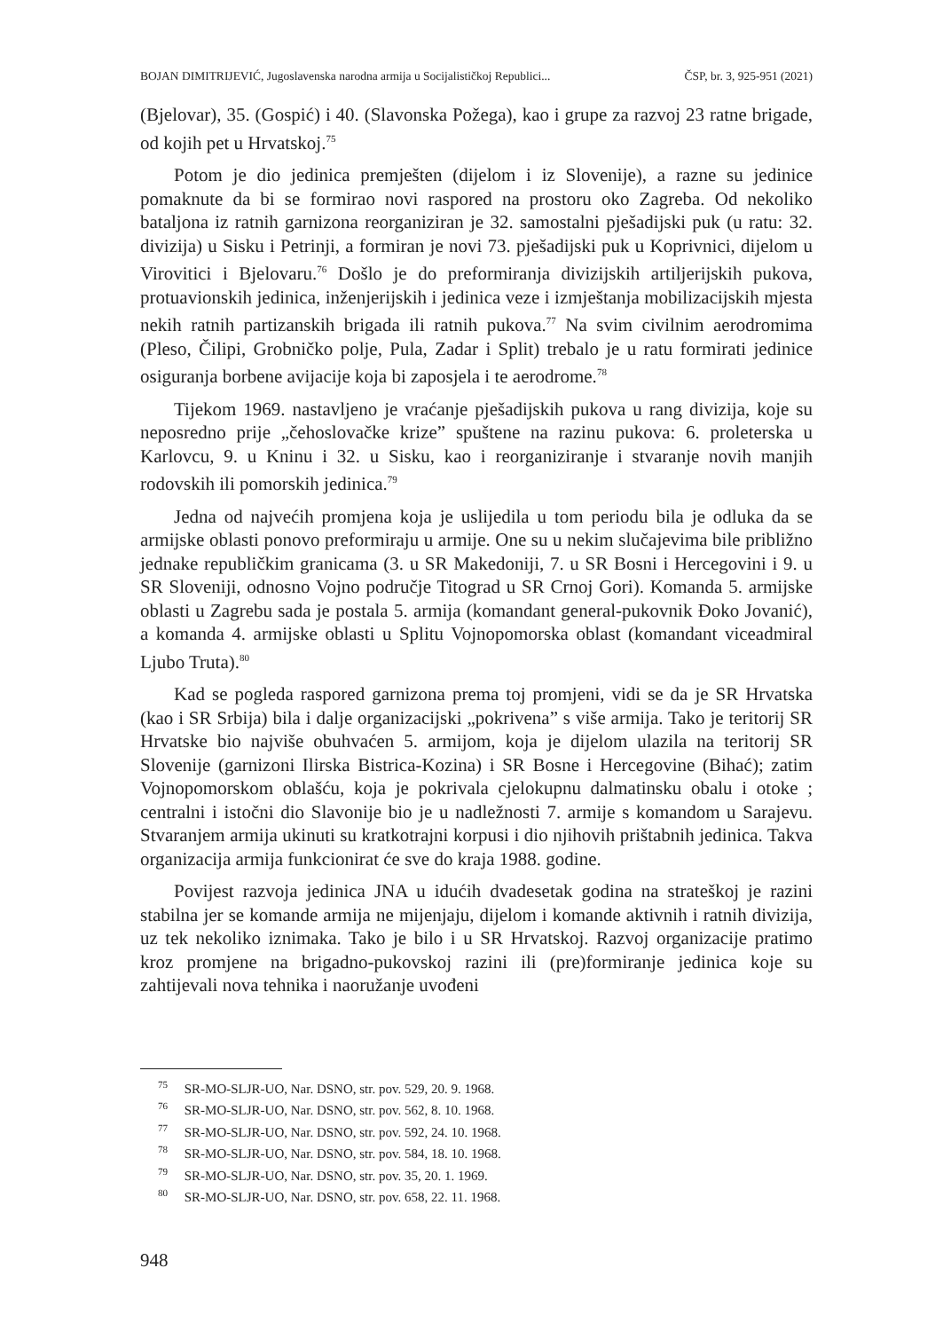BOJAN DIMITRIJEVIĆ, Jugoslavenska narodna armija u Socijalističkoj Republici... ČSP, br. 3, 925-951 (2021)
(Bjelovar), 35. (Gospić) i 40. (Slavonska Požega), kao i grupe za razvoj 23 ratne brigade, od kojih pet u Hrvatskoj.<sup>75</sup>
Potom je dio jedinica premješten (dijelom i iz Slovenije), a razne su jedinice pomaknute da bi se formirao novi raspored na prostoru oko Zagreba. Od nekoliko bataljona iz ratnih garnizona reorganiziran je 32. samostalni pješadijski puk (u ratu: 32. divizija) u Sisku i Petrinji, a formiran je novi 73. pješadijski puk u Koprivnici, dijelom u Virovitici i Bjelovaru.<sup>76</sup> Došlo je do preformiranja divizijskih artiljerijskih pukova, protuavionskih jedinica, inženjerijskih i jedinica veze i izmještanja mobilizacijskih mjesta nekih ratnih partizanskih brigada ili ratnih pukova.<sup>77</sup> Na svim civilnim aerodromima (Pleso, Čilipi, Grobničko polje, Pula, Zadar i Split) trebalo je u ratu formirati jedinice osiguranja borbene avijacije koja bi zaposjela i te aerodrome.<sup>78</sup>
Tijekom 1969. nastavljeno je vraćanje pješadijskih pukova u rang divizija, koje su neposredno prije „čehoslovačke krize” spuštene na razinu pukova: 6. proleterska u Karlovcu, 9. u Kninu i 32. u Sisku, kao i reorganiziranje i stvaranje novih manjih rodovskih ili pomorskih jedinica.<sup>79</sup>
Jedna od najvećih promjena koja je uslijedila u tom periodu bila je odluka da se armijske oblasti ponovo preformiraju u armije. One su u nekim slučajevima bile približno jednake republičkim granicama (3. u SR Makedoniji, 7. u SR Bosni i Hercegovini i 9. u SR Sloveniji, odnosno Vojno područje Titograd u SR Crnoj Gori). Komanda 5. armijske oblasti u Zagrebu sada je postala 5. armija (komandant general-pukovnik Đoko Jovanić), a komanda 4. armijske oblasti u Splitu Vojnopomorska oblast (komandant viceadmiral Ljubo Truta).<sup>80</sup>
Kad se pogleda raspored garnizona prema toj promjeni, vidi se da je SR Hrvatska (kao i SR Srbija) bila i dalje organizacijski „pokrivena” s više armija. Tako je teritorij SR Hrvatske bio najviše obuhvaćen 5. armijom, koja je dijelom ulazila na teritorij SR Slovenije (garnizoni Ilirska Bistrica-Kozina) i SR Bosne i Hercegovine (Bihać); zatim Vojnopomorskom oblašću, koja je pokrivala cjelokupnu dalmatinsku obalu i otoke ; centralni i istočni dio Slavonije bio je u nadležnosti 7. armije s komandom u Sarajevu. Stvaranjem armija ukinuti su kratkotrajni korpusi i dio njihovih prištabnih jedinica. Takva organizacija armija funkcionirat će sve do kraja 1988. godine.
Povijest razvoja jedinica JNA u idućih dvadesetak godina na strateškoj je razini stabilna jer se komande armija ne mijenjaju, dijelom i komande aktivnih i ratnih divizija, uz tek nekoliko iznimaka. Tako je bilo i u SR Hrvatskoj. Razvoj organizacije pratimo kroz promjene na brigadno-pukovskoj razini ili (pre)formiranje jedinica koje su zahtijevali nova tehnika i naoružanje uvođeni
<sup>75</sup> SR-MO-SLJR-UO, Nar. DSNO, str. pov. 529, 20. 9. 1968.
<sup>76</sup> SR-MO-SLJR-UO, Nar. DSNO, str. pov. 562, 8. 10. 1968.
<sup>77</sup> SR-MO-SLJR-UO, Nar. DSNO, str. pov. 592, 24. 10. 1968.
<sup>78</sup> SR-MO-SLJR-UO, Nar. DSNO, str. pov. 584, 18. 10. 1968.
<sup>79</sup> SR-MO-SLJR-UO, Nar. DSNO, str. pov. 35, 20. 1. 1969.
<sup>80</sup> SR-MO-SLJR-UO, Nar. DSNO, str. pov. 658, 22. 11. 1968.
948